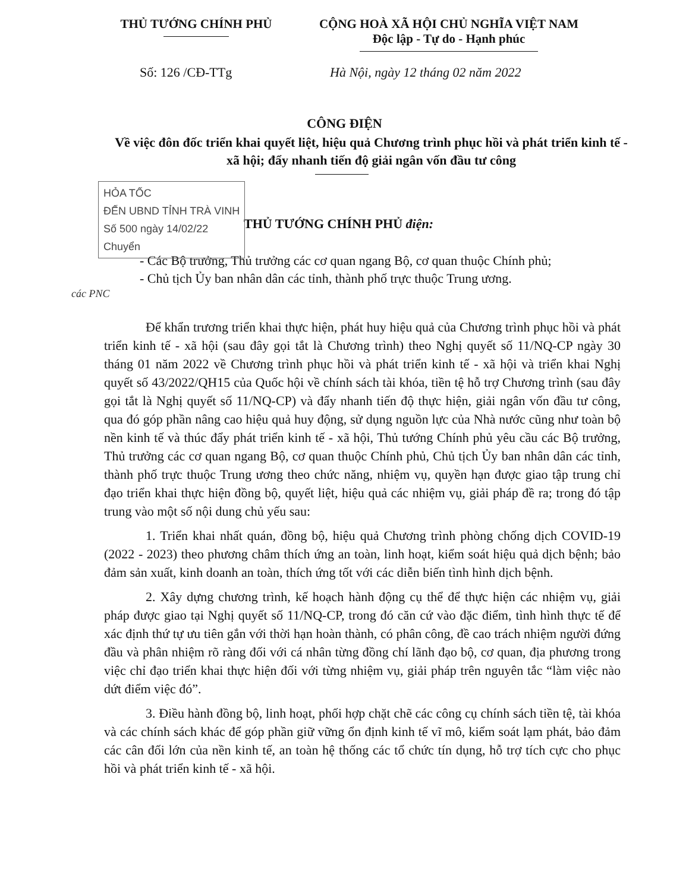THỦ TƯỚNG CHÍNH PHỦ CỘNG HOÀ XÃ HỘI CHỦ NGHĨA VIỆT NAM
Độc lập - Tự do - Hạnh phúc
Số: 126 /CĐ-TTg Hà Nội, ngày 12 tháng 02 năm 2022
CÔNG ĐIỆN
Về việc đôn đốc triển khai quyết liệt, hiệu quả Chương trình phục hồi và phát triển kinh tế - xã hội; đẩy nhanh tiến độ giải ngân vốn đầu tư công
HỎA TỐC
ĐẾN UBND TỈNH TRÀ VINH
Số 500 ngày 14/02/22
Chuyển
THỦ TƯỚNG CHÍNH PHỦ điện:
- Các Bộ trưởng, Thủ trưởng các cơ quan ngang Bộ, cơ quan thuộc Chính phủ;
- Chủ tịch Ủy ban nhân dân các tỉnh, thành phố trực thuộc Trung ương.
các PNC
Để khẩn trương triển khai thực hiện, phát huy hiệu quả của Chương trình phục hồi và phát triển kinh tế - xã hội (sau đây gọi tắt là Chương trình) theo Nghị quyết số 11/NQ-CP ngày 30 tháng 01 năm 2022 về Chương trình phục hồi và phát triển kinh tế - xã hội và triển khai Nghị quyết số 43/2022/QH15 của Quốc hội về chính sách tài khóa, tiền tệ hỗ trợ Chương trình (sau đây gọi tắt là Nghị quyết số 11/NQ-CP) và đẩy nhanh tiến độ thực hiện, giải ngân vốn đầu tư công, qua đó góp phần nâng cao hiệu quả huy động, sử dụng nguồn lực của Nhà nước cũng như toàn bộ nền kinh tế và thúc đẩy phát triển kinh tế - xã hội, Thủ tướng Chính phủ yêu cầu các Bộ trưởng, Thủ trưởng các cơ quan ngang Bộ, cơ quan thuộc Chính phủ, Chủ tịch Ủy ban nhân dân các tỉnh, thành phố trực thuộc Trung ương theo chức năng, nhiệm vụ, quyền hạn được giao tập trung chỉ đạo triển khai thực hiện đồng bộ, quyết liệt, hiệu quả các nhiệm vụ, giải pháp đề ra; trong đó tập trung vào một số nội dung chủ yếu sau:
1. Triển khai nhất quán, đồng bộ, hiệu quả Chương trình phòng chống dịch COVID-19 (2022 - 2023) theo phương châm thích ứng an toàn, linh hoạt, kiểm soát hiệu quả dịch bệnh; bảo đảm sản xuất, kinh doanh an toàn, thích ứng tốt với các diễn biến tình hình dịch bệnh.
2. Xây dựng chương trình, kế hoạch hành động cụ thể để thực hiện các nhiệm vụ, giải pháp được giao tại Nghị quyết số 11/NQ-CP, trong đó căn cứ vào đặc điểm, tình hình thực tế để xác định thứ tự ưu tiên gắn với thời hạn hoàn thành, có phân công, đề cao trách nhiệm người đứng đầu và phân nhiệm rõ ràng đối với cá nhân từng đồng chí lãnh đạo bộ, cơ quan, địa phương trong việc chỉ đạo triển khai thực hiện đối với từng nhiệm vụ, giải pháp trên nguyên tắc “làm việc nào dứt điểm việc đó”.
3. Điều hành đồng bộ, linh hoạt, phối hợp chặt chẽ các công cụ chính sách tiền tệ, tài khóa và các chính sách khác để góp phần giữ vững ổn định kinh tế vĩ mô, kiểm soát lạm phát, bảo đảm các cân đối lớn của nền kinh tế, an toàn hệ thống các tổ chức tín dụng, hỗ trợ tích cực cho phục hồi và phát triển kinh tế - xã hội.